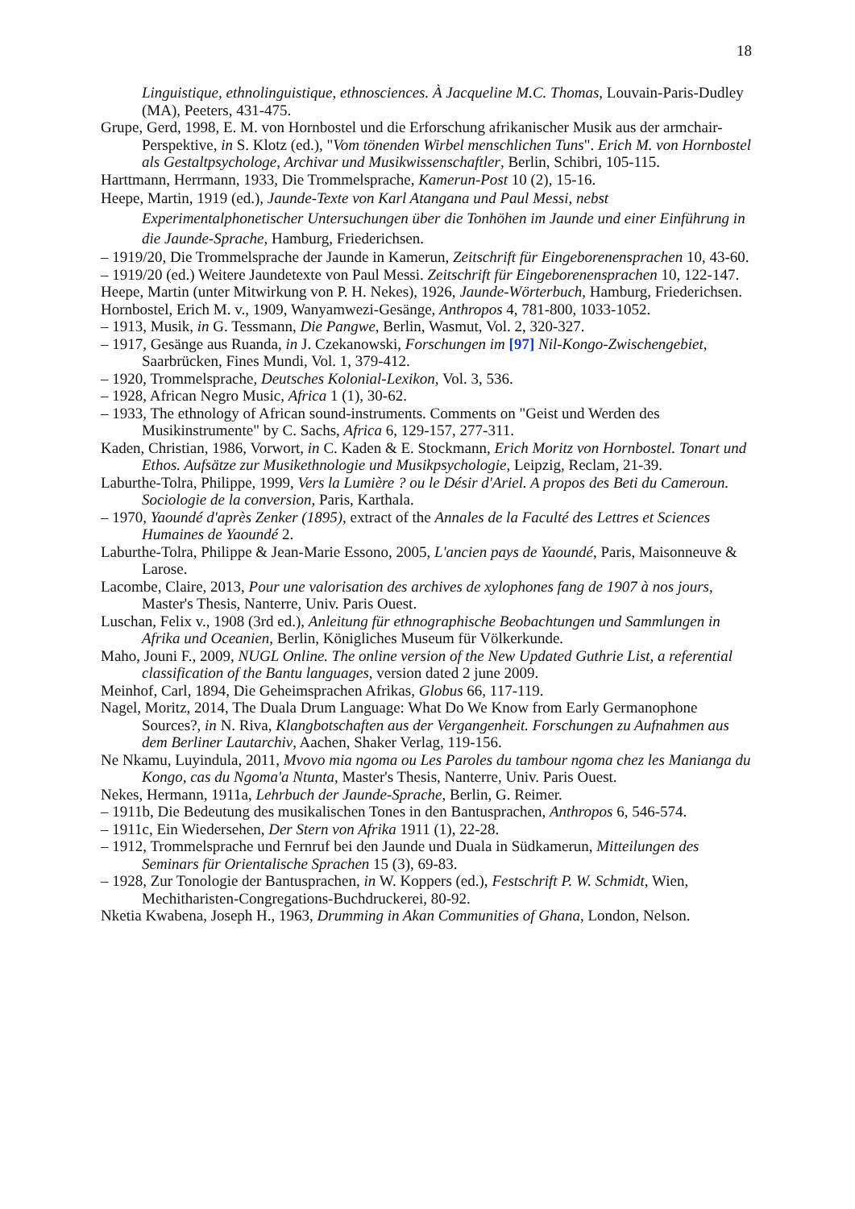18
Linguistique, ethnolinguistique, ethnosciences. À Jacqueline M.C. Thomas, Louvain-Paris-Dudley (MA), Peeters, 431-475.
Grupe, Gerd, 1998, E. M. von Hornbostel und die Erforschung afrikanischer Musik aus der armchair-Perspektive, in S. Klotz (ed.), "Vom tönenden Wirbel menschlichen Tuns". Erich M. von Hornbostel als Gestaltpsychologe, Archivar und Musikwissenschaftler, Berlin, Schibri, 105-115.
Harttmann, Herrmann, 1933, Die Trommelsprache, Kamerun-Post 10 (2), 15-16.
Heepe, Martin, 1919 (ed.), Jaunde-Texte von Karl Atangana und Paul Messi, nebst Experimentalphonetischer Untersuchungen über die Tonhöhen im Jaunde und einer Einführung in die Jaunde-Sprache, Hamburg, Friederichsen.
– 1919/20, Die Trommelsprache der Jaunde in Kamerun, Zeitschrift für Eingeborenensprachen 10, 43-60.
– 1919/20 (ed.) Weitere Jaundetexte von Paul Messi. Zeitschrift für Eingeborenensprachen 10, 122-147.
Heepe, Martin (unter Mitwirkung von P. H. Nekes), 1926, Jaunde-Wörterbuch, Hamburg, Friederichsen.
Hornbostel, Erich M. v., 1909, Wanyamwezi-Gesänge, Anthropos 4, 781-800, 1033-1052.
– 1913, Musik, in G. Tessmann, Die Pangwe, Berlin, Wasmut, Vol. 2, 320-327.
– 1917, Gesänge aus Ruanda, in J. Czekanowski, Forschungen im [97] Nil-Kongo-Zwischengebiet, Saarbrücken, Fines Mundi, Vol. 1, 379-412.
– 1920, Trommelsprache, Deutsches Kolonial-Lexikon, Vol. 3, 536.
– 1928, African Negro Music, Africa 1 (1), 30-62.
– 1933, The ethnology of African sound-instruments. Comments on "Geist und Werden des Musikinstrumente" by C. Sachs, Africa 6, 129-157, 277-311.
Kaden, Christian, 1986, Vorwort, in C. Kaden & E. Stockmann, Erich Moritz von Hornbostel. Tonart und Ethos. Aufsätze zur Musikethnologie und Musikpsychologie, Leipzig, Reclam, 21-39.
Laburthe-Tolra, Philippe, 1999, Vers la Lumière ? ou le Désir d'Ariel. A propos des Beti du Cameroun. Sociologie de la conversion, Paris, Karthala.
– 1970, Yaoundé d'après Zenker (1895), extract of the Annales de la Faculté des Lettres et Sciences Humaines de Yaoundé 2.
Laburthe-Tolra, Philippe & Jean-Marie Essono, 2005, L'ancien pays de Yaoundé, Paris, Maisonneuve & Larose.
Lacombe, Claire, 2013, Pour une valorisation des archives de xylophones fang de 1907 à nos jours, Master's Thesis, Nanterre, Univ. Paris Ouest.
Luschan, Felix v., 1908 (3rd ed.), Anleitung für ethnographische Beobachtungen und Sammlungen in Afrika und Oceanien, Berlin, Königliches Museum für Völkerkunde.
Maho, Jouni F., 2009, NUGL Online. The online version of the New Updated Guthrie List, a referential classification of the Bantu languages, version dated 2 june 2009.
Meinhof, Carl, 1894, Die Geheimsprachen Afrikas, Globus 66, 117-119.
Nagel, Moritz, 2014, The Duala Drum Language: What Do We Know from Early Germanophone Sources?, in N. Riva, Klangbotschaften aus der Vergangenheit. Forschungen zu Aufnahmen aus dem Berliner Lautarchiv, Aachen, Shaker Verlag, 119-156.
Ne Nkamu, Luyindula, 2011, Mvovo mia ngoma ou Les Paroles du tambour ngoma chez les Manianga du Kongo, cas du Ngoma'a Ntunta, Master's Thesis, Nanterre, Univ. Paris Ouest.
Nekes, Hermann, 1911a, Lehrbuch der Jaunde-Sprache, Berlin, G. Reimer.
– 1911b, Die Bedeutung des musikalischen Tones in den Bantusprachen, Anthropos 6, 546-574.
– 1911c, Ein Wiedersehen, Der Stern von Afrika 1911 (1), 22-28.
– 1912, Trommelsprache und Fernruf bei den Jaunde und Duala in Südkamerun, Mitteilungen des Seminars für Orientalische Sprachen 15 (3), 69-83.
– 1928, Zur Tonologie der Bantusprachen, in W. Koppers (ed.), Festschrift P. W. Schmidt, Wien, Mechitharisten-Congregations-Buchdruckerei, 80-92.
Nketia Kwabena, Joseph H., 1963, Drumming in Akan Communities of Ghana, London, Nelson.